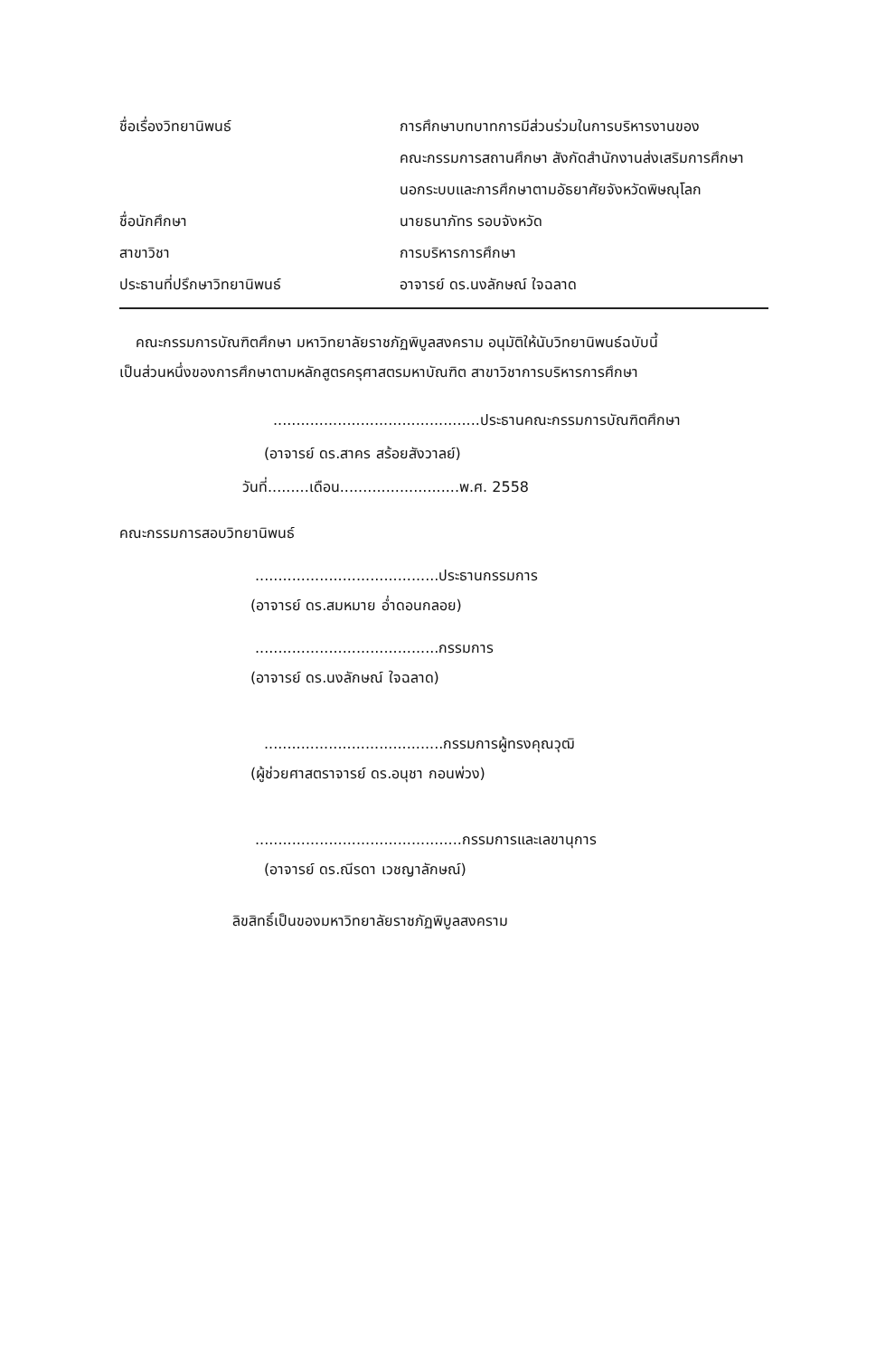ชื่อเรื่องวิทยานิพนธ์ การศึกษาบทบาทการมีส่วนร่วมในการบริหารงานของ
คณะกรรมการสถานศึกษา สังกัดสำนักงานส่งเสริมการศึกษา
นอกระบบและการศึกษาตามอัธยาศัยจังหวัดพิษณุโลก
ชื่อนักศึกษา นายธนาภัทร รอบจังหวัด
สาขาวิชา การบริหารการศึกษา
ประธานที่ปรึกษาวิทยานิพนธ์ อาจารย์ ดร.นงลักษณ์ ใจฉลาด
คณะกรรมการบัณฑิตศึกษา มหาวิทยาลัยราชภัฏพิบูลสงคราม อนุมัติให้นับวิทยานิพนธ์ฉบับนี้
เป็นส่วนหนึ่งของการศึกษาตามหลักสูตรครุศาสตรมหาบัณฑิต สาขาวิชาการบริหารการศึกษา
.............................................ประธานคณะกรรมการบัณฑิตศึกษา
(อาจารย์ ดร.สาคร สร้อยสังวาลย์)
วันที่.........เดือน..........................พ.ศ. 2558
คณะกรรมการสอบวิทยานิพนธ์
........................................ประธานกรรมการ
(อาจารย์ ดร.สมหมาย อ่ำดอนกลอย)
........................................กรรมการ
(อาจารย์ ดร.นงลักษณ์ ใจฉลาด)
.......................................กรรมการผู้ทรงคุณวุฒิ
(ผู้ช่วยศาสตราจารย์ ดร.อนุชา กอนพ่วง)
.............................................กรรมการและเลขานุการ
(อาจารย์ ดร.ณีรดา เวชญาลักษณ์)
ลิขสิทธิ์เป็นของมหาวิทยาลัยราชภัฏพิบูลสงคราม